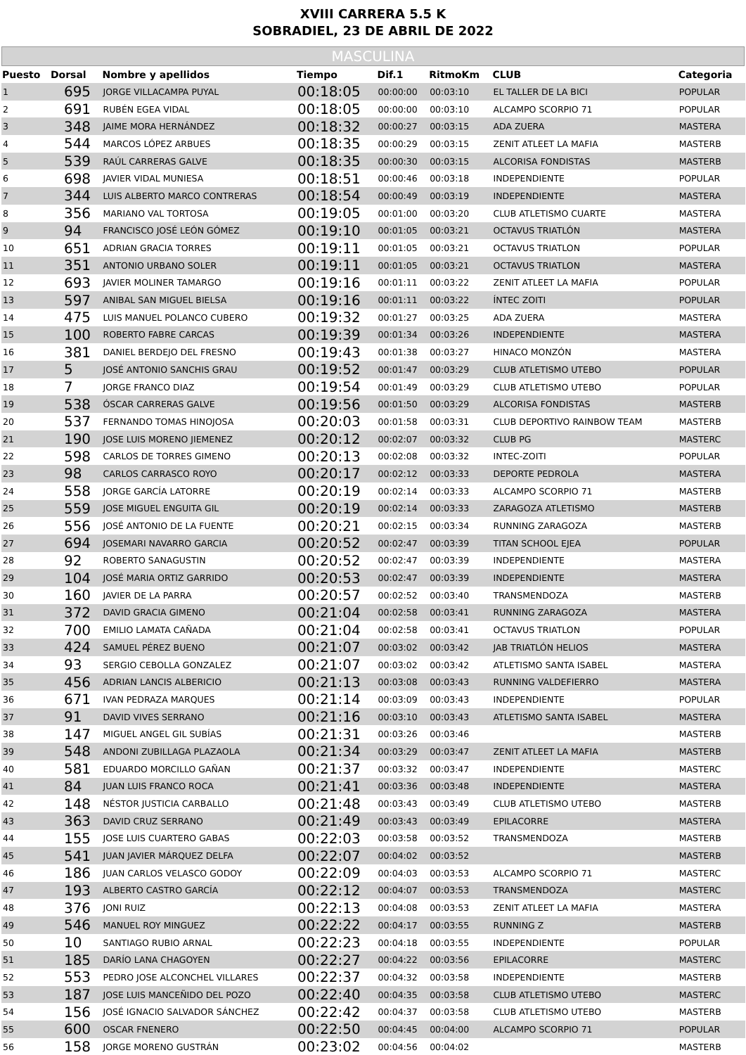XVIII CARRERA 5.5 K
SOBRADIEL, 23 DE ABRIL DE 2022
MASCULINA
| Puesto | Dorsal | Nombre y apellidos | Tiempo | Dif.1 | RitmoKm | CLUB | Categoria |
| --- | --- | --- | --- | --- | --- | --- | --- |
| 1 | 695 | JORGE VILLACAMPA PUYAL | 00:18:05 | 00:00:00 | 00:03:10 | EL TALLER DE LA BICI | POPULAR |
| 2 | 691 | RUBÉN EGEA VIDAL | 00:18:05 | 00:00:00 | 00:03:10 | ALCAMPO SCORPIO 71 | POPULAR |
| 3 | 348 | JAIME MORA HERNÁNDEZ | 00:18:32 | 00:00:27 | 00:03:15 | ADA ZUERA | MASTERA |
| 4 | 544 | MARCOS LÓPEZ ARBUES | 00:18:35 | 00:00:29 | 00:03:15 | ZENIT ATLEET LA MAFIA | MASTERB |
| 5 | 539 | RAÚL CARRERAS GALVE | 00:18:35 | 00:00:30 | 00:03:15 | ALCORISA FONDISTAS | MASTERB |
| 6 | 698 | JAVIER VIDAL MUNIESA | 00:18:51 | 00:00:46 | 00:03:18 | INDEPENDIENTE | POPULAR |
| 7 | 344 | LUIS ALBERTO MARCO CONTRERAS | 00:18:54 | 00:00:49 | 00:03:19 | INDEPENDIENTE | MASTERA |
| 8 | 356 | MARIANO VAL TORTOSA | 00:19:05 | 00:01:00 | 00:03:20 | CLUB ATLETISMO CUARTE | MASTERA |
| 9 | 94 | FRANCISCO JOSÉ LEÓN GÓMEZ | 00:19:10 | 00:01:05 | 00:03:21 | OCTAVUS TRIATLÓN | MASTERA |
| 10 | 651 | ADRIAN GRACIA TORRES | 00:19:11 | 00:01:05 | 00:03:21 | OCTAVUS TRIATLON | POPULAR |
| 11 | 351 | ANTONIO URBANO SOLER | 00:19:11 | 00:01:05 | 00:03:21 | OCTAVUS TRIATLON | MASTERA |
| 12 | 693 | JAVIER MOLINER TAMARGO | 00:19:16 | 00:01:11 | 00:03:22 | ZENIT ATLEET LA MAFIA | POPULAR |
| 13 | 597 | ANIBAL SAN MIGUEL BIELSA | 00:19:16 | 00:01:11 | 00:03:22 | ÍNTEC ZOITI | POPULAR |
| 14 | 475 | LUIS MANUEL POLANCO CUBERO | 00:19:32 | 00:01:27 | 00:03:25 | ADA ZUERA | MASTERA |
| 15 | 100 | ROBERTO FABRE CARCAS | 00:19:39 | 00:01:34 | 00:03:26 | INDEPENDIENTE | MASTERA |
| 16 | 381 | DANIEL BERDEJO DEL FRESNO | 00:19:43 | 00:01:38 | 00:03:27 | HINACO MONZÓN | MASTERA |
| 17 | 5 | JOSÉ ANTONIO SANCHIS GRAU | 00:19:52 | 00:01:47 | 00:03:29 | CLUB ATLETISMO UTEBO | POPULAR |
| 18 | 7 | JORGE FRANCO DIAZ | 00:19:54 | 00:01:49 | 00:03:29 | CLUB ATLETISMO UTEBO | POPULAR |
| 19 | 538 | ÓSCAR CARRERAS GALVE | 00:19:56 | 00:01:50 | 00:03:29 | ALCORISA FONDISTAS | MASTERB |
| 20 | 537 | FERNANDO TOMAS HINOJOSA | 00:20:03 | 00:01:58 | 00:03:31 | CLUB DEPORTIVO RAINBOW TEAM | MASTERB |
| 21 | 190 | JOSE LUIS MORENO JIEMENEZ | 00:20:12 | 00:02:07 | 00:03:32 | CLUB PG | MASTERC |
| 22 | 598 | CARLOS DE TORRES GIMENO | 00:20:13 | 00:02:08 | 00:03:32 | INTEC-ZOITI | POPULAR |
| 23 | 98 | CARLOS CARRASCO ROYO | 00:20:17 | 00:02:12 | 00:03:33 | DEPORTE PEDROLA | MASTERA |
| 24 | 558 | JORGE GARCÍA LATORRE | 00:20:19 | 00:02:14 | 00:03:33 | ALCAMPO SCORPIO 71 | MASTERB |
| 25 | 559 | JOSE MIGUEL ENGUITA GIL | 00:20:19 | 00:02:14 | 00:03:33 | ZARAGOZA ATLETISMO | MASTERB |
| 26 | 556 | JOSÉ ANTONIO DE LA FUENTE | 00:20:21 | 00:02:15 | 00:03:34 | RUNNING ZARAGOZA | MASTERB |
| 27 | 694 | JOSEMARI NAVARRO GARCIA | 00:20:52 | 00:02:47 | 00:03:39 | TITAN SCHOOL EJEA | POPULAR |
| 28 | 92 | ROBERTO SANAGUSTIN | 00:20:52 | 00:02:47 | 00:03:39 | INDEPENDIENTE | MASTERA |
| 29 | 104 | JOSÉ MARIA ORTIZ GARRIDO | 00:20:53 | 00:02:47 | 00:03:39 | INDEPENDIENTE | MASTERA |
| 30 | 160 | JAVIER DE LA PARRA | 00:20:57 | 00:02:52 | 00:03:40 | TRANSMENDOZA | MASTERB |
| 31 | 372 | DAVID GRACIA GIMENO | 00:21:04 | 00:02:58 | 00:03:41 | RUNNING ZARAGOZA | MASTERA |
| 32 | 700 | EMILIO LAMATA CAÑADA | 00:21:04 | 00:02:58 | 00:03:41 | OCTAVUS TRIATLON | POPULAR |
| 33 | 424 | SAMUEL PÉREZ BUENO | 00:21:07 | 00:03:02 | 00:03:42 | JAB TRIATLÓN HELIOS | MASTERA |
| 34 | 93 | SERGIO CEBOLLA GONZALEZ | 00:21:07 | 00:03:02 | 00:03:42 | ATLETISMO SANTA ISABEL | MASTERA |
| 35 | 456 | ADRIAN LANCIS ALBERICIO | 00:21:13 | 00:03:08 | 00:03:43 | RUNNING VALDEFIERRO | MASTERA |
| 36 | 671 | IVAN PEDRAZA MARQUES | 00:21:14 | 00:03:09 | 00:03:43 | INDEPENDIENTE | POPULAR |
| 37 | 91 | DAVID VIVES SERRANO | 00:21:16 | 00:03:10 | 00:03:43 | ATLETISMO SANTA ISABEL | MASTERA |
| 38 | 147 | MIGUEL ANGEL GIL SUBÍAS | 00:21:31 | 00:03:26 | 00:03:46 | | MASTERB |
| 39 | 548 | ANDONI ZUBILLAGA PLAZAOLA | 00:21:34 | 00:03:29 | 00:03:47 | ZENIT ATLEET LA MAFIA | MASTERB |
| 40 | 581 | EDUARDO MORCILLO GAÑAN | 00:21:37 | 00:03:32 | 00:03:47 | INDEPENDIENTE | MASTERC |
| 41 | 84 | JUAN LUIS FRANCO ROCA | 00:21:41 | 00:03:36 | 00:03:48 | INDEPENDIENTE | MASTERA |
| 42 | 148 | NÉSTOR JUSTICIA CARBALLO | 00:21:48 | 00:03:43 | 00:03:49 | CLUB ATLETISMO UTEBO | MASTERB |
| 43 | 363 | DAVID CRUZ SERRANO | 00:21:49 | 00:03:43 | 00:03:49 | EPILACORRE | MASTERA |
| 44 | 155 | JOSE LUIS CUARTERO GABAS | 00:22:03 | 00:03:58 | 00:03:52 | TRANSMENDOZA | MASTERB |
| 45 | 541 | JUAN JAVIER MÁRQUEZ DELFA | 00:22:07 | 00:04:02 | 00:03:52 | | MASTERB |
| 46 | 186 | JUAN CARLOS VELASCO GODOY | 00:22:09 | 00:04:03 | 00:03:53 | ALCAMPO SCORPIO 71 | MASTERC |
| 47 | 193 | ALBERTO CASTRO GARCÍA | 00:22:12 | 00:04:07 | 00:03:53 | TRANSMENDOZA | MASTERC |
| 48 | 376 | JONI RUIZ | 00:22:13 | 00:04:08 | 00:03:53 | ZENIT ATLEET LA MAFIA | MASTERA |
| 49 | 546 | MANUEL ROY MINGUEZ | 00:22:22 | 00:04:17 | 00:03:55 | RUNNING Z | MASTERB |
| 50 | 10 | SANTIAGO RUBIO ARNAL | 00:22:23 | 00:04:18 | 00:03:55 | INDEPENDIENTE | POPULAR |
| 51 | 185 | DARÍO LANA CHAGOYEN | 00:22:27 | 00:04:22 | 00:03:56 | EPILACORRE | MASTERC |
| 52 | 553 | PEDRO JOSE ALCONCHEL VILLARES | 00:22:37 | 00:04:32 | 00:03:58 | INDEPENDIENTE | MASTERB |
| 53 | 187 | JOSE LUIS MANCEÑIDO DEL POZO | 00:22:40 | 00:04:35 | 00:03:58 | CLUB ATLETISMO UTEBO | MASTERC |
| 54 | 156 | JOSÉ IGNACIO SALVADOR SÁNCHEZ | 00:22:42 | 00:04:37 | 00:03:58 | CLUB ATLETISMO UTEBO | MASTERB |
| 55 | 600 | OSCAR FNENERO | 00:22:50 | 00:04:45 | 00:04:00 | ALCAMPO SCORPIO 71 | POPULAR |
| 56 | 158 | JORGE MORENO GUSTRÁN | 00:23:02 | 00:04:56 | 00:04:02 | | MASTERB |